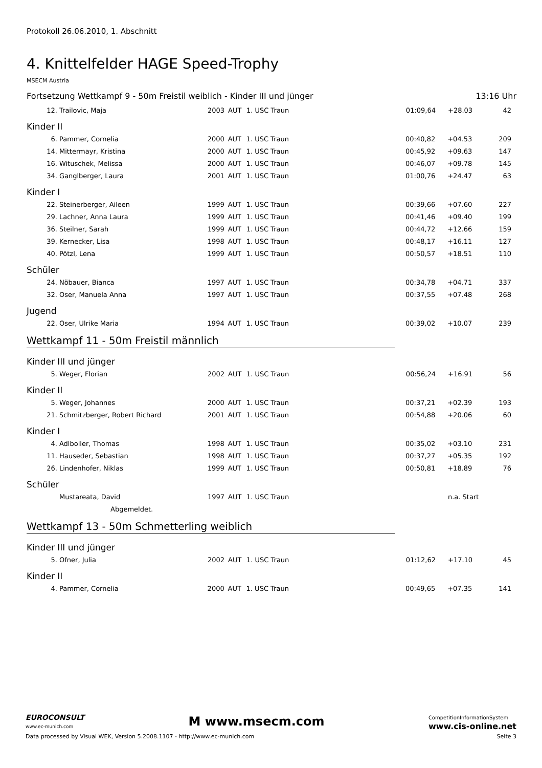Protokoll 26.06.2010, 1. Abschnitt
4. Knittelfelder HAGE Speed-Trophy
MSECM Austria
Fortsetzung Wettkampf 9 - 50m Freistil weiblich - Kinder III und jünger 13:16 Uhr
| 12. | Trailovic, Maja | 2003 | AUT | 1. USC Traun | 01:09,64 | +28.03 | 42 |
Kinder II
| 6. | Pammer, Cornelia | 2000 | AUT | 1. USC Traun | 00:40,82 | +04.53 | 209 |
| 14. | Mittermayr, Kristina | 2000 | AUT | 1. USC Traun | 00:45,92 | +09.63 | 147 |
| 16. | Wituschek, Melissa | 2000 | AUT | 1. USC Traun | 00:46,07 | +09.78 | 145 |
| 34. | Ganglberger, Laura | 2001 | AUT | 1. USC Traun | 01:00,76 | +24.47 | 63 |
Kinder I
| 22. | Steinerberger, Aileen | 1999 | AUT | 1. USC Traun | 00:39,66 | +07.60 | 227 |
| 29. | Lachner, Anna Laura | 1999 | AUT | 1. USC Traun | 00:41,46 | +09.40 | 199 |
| 36. | Steilner, Sarah | 1999 | AUT | 1. USC Traun | 00:44,72 | +12.66 | 159 |
| 39. | Kernecker, Lisa | 1998 | AUT | 1. USC Traun | 00:48,17 | +16.11 | 127 |
| 40. | Pötzl, Lena | 1999 | AUT | 1. USC Traun | 00:50,57 | +18.51 | 110 |
Schüler
| 24. | Nöbauer, Bianca | 1997 | AUT | 1. USC Traun | 00:34,78 | +04.71 | 337 |
| 32. | Oser, Manuela Anna | 1997 | AUT | 1. USC Traun | 00:37,55 | +07.48 | 268 |
Jugend
| 22. | Oser, Ulrike Maria | 1994 | AUT | 1. USC Traun | 00:39,02 | +10.07 | 239 |
Wettkampf 11 - 50m Freistil männlich
Kinder III und jünger
| 5. | Weger, Florian | 2002 | AUT | 1. USC Traun | 00:56,24 | +16.91 | 56 |
Kinder II
| 5. | Weger, Johannes | 2000 | AUT | 1. USC Traun | 00:37,21 | +02.39 | 193 |
| 21. | Schmitzberger, Robert Richard | 2001 | AUT | 1. USC Traun | 00:54,88 | +20.06 | 60 |
Kinder I
| 4. | Adlboller, Thomas | 1998 | AUT | 1. USC Traun | 00:35,02 | +03.10 | 231 |
| 11. | Hauseder, Sebastian | 1998 | AUT | 1. USC Traun | 00:37,27 | +05.35 | 192 |
| 26. | Lindenhofer, Niklas | 1999 | AUT | 1. USC Traun | 00:50,81 | +18.89 | 76 |
Schüler
| | Mustareata, David | 1997 | AUT | 1. USC Traun | | n.a. Start | |
| | Abgemeldet. | | | | | | |
Wettkampf 13 - 50m Schmetterling weiblich
Kinder III und jünger
| 5. | Ofner, Julia | 2002 | AUT | 1. USC Traun | 01:12,62 | +17.10 | 45 |
Kinder II
| 4. | Pammer, Cornelia | 2000 | AUT | 1. USC Traun | 00:49,65 | +07.35 | 141 |
EUROCONSULT
www.ec-munich.com
M www.msecm.com
CompetitionInformationSystem
www.cis-online.net
Data processed by Visual WEK, Version 5.2008.1107 - http://www.ec-munich.com Seite 3